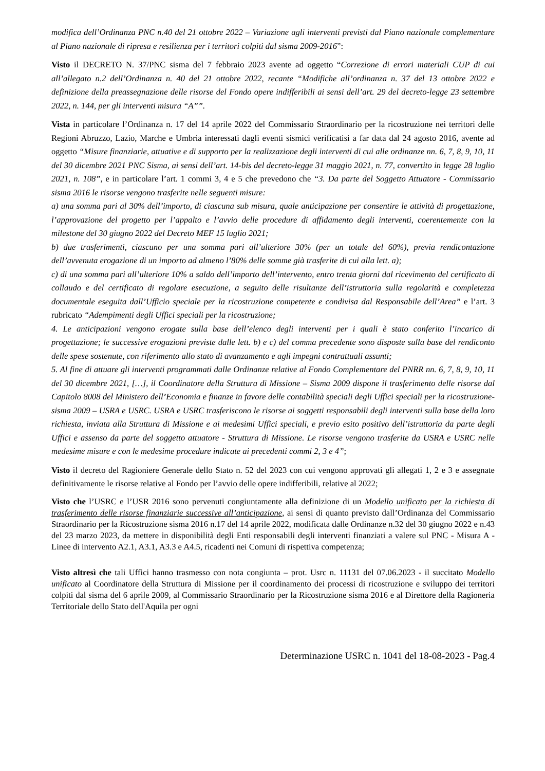modifica dell’Ordinanza PNC n.40 del 21 ottobre 2022 – Variazione agli interventi previsti dal Piano nazionale complementare al Piano nazionale di ripresa e resilienza per i territori colpiti dal sisma 2009-2016”:
Visto il DECRETO N. 37/PNC sisma del 7 febbraio 2023 avente ad oggetto “Correzione di errori materiali CUP di cui all’allegato n.2 dell’Ordinanza n. 40 del 21 ottobre 2022, recante “Modifiche all’ordinanza n. 37 del 13 ottobre 2022 e definizione della preassegnazione delle risorse del Fondo opere indifferibili ai sensi dell’art. 29 del decreto-legge 23 settembre 2022, n. 144, per gli interventi misura “A””.
Vista in particolare l’Ordinanza n. 17 del 14 aprile 2022 del Commissario Straordinario per la ricostruzione nei territori delle Regioni Abruzzo, Lazio, Marche e Umbria interessati dagli eventi sismici verificatisi a far data dal 24 agosto 2016, avente ad oggetto “Misure finanziarie, attuative e di supporto per la realizzazione degli interventi di cui alle ordinanze nn. 6, 7, 8, 9, 10, 11 del 30 dicembre 2021 PNC Sisma, ai sensi dell’art. 14-bis del decreto-legge 31 maggio 2021, n. 77, convertito in legge 28 luglio 2021, n. 108”, e in particolare l’art. 1 commi 3, 4 e 5 che prevedono che “3. Da parte del Soggetto Attuatore - Commissario sisma 2016 le risorse vengono trasferite nelle seguenti misure:
a) una somma pari al 30% dell’importo, di ciascuna sub misura, quale anticipazione per consentire le attività di progettazione, l’approvazione del progetto per l’appalto e l’avvio delle procedure di affidamento degli interventi, coerentemente con la milestone del 30 giugno 2022 del Decreto MEF 15 luglio 2021;
b) due trasferimenti, ciascuno per una somma pari all’ulteriore 30% (per un totale del 60%), previa rendicontazione dell’avvenuta erogazione di un importo ad almeno l’80% delle somme già trasferite di cui alla lett. a);
c) di una somma pari all’ulteriore 10% a saldo dell’importo dell’intervento, entro trenta giorni dal ricevimento del certificato di collaudo e del certificato di regolare esecuzione, a seguito delle risultanze dell’istruttoria sulla regolarità e completezza documentale eseguita dall’Ufficio speciale per la ricostruzione competente e condivisa dal Responsabile dell’Area” e l’art. 3 rubricato “Adempimenti degli Uffici speciali per la ricostruzione;
4. Le anticipazioni vengono erogate sulla base dell’elenco degli interventi per i quali è stato conferito l’incarico di progettazione; le successive erogazioni previste dalle lett. b) e c) del comma precedente sono disposte sulla base del rendiconto delle spese sostenute, con riferimento allo stato di avanzamento e agli impegni contrattuali assunti;
5. Al fine di attuare gli interventi programmati dalle Ordinanze relative al Fondo Complementare del PNRR nn. 6, 7, 8, 9, 10, 11 del 30 dicembre 2021, […], il Coordinatore della Struttura di Missione – Sisma 2009 dispone il trasferimento delle risorse dal Capitolo 8008 del Ministero dell’Economia e finanze in favore delle contabilità speciali degli Uffici speciali per la ricostruzione- sisma 2009 – USRA e USRC. USRA e USRC trasferiscono le risorse ai soggetti responsabili degli interventi sulla base della loro richiesta, inviata alla Struttura di Missione e ai medesimi Uffici speciali, e previo esito positivo dell’istruttoria da parte degli Uffici e assenso da parte del soggetto attuatore - Struttura di Missione. Le risorse vengono trasferite da USRA e USRC nelle medesime misure e con le medesime procedure indicate ai precedenti commi 2, 3 e 4”;
Visto il decreto del Ragioniere Generale dello Stato n. 52 del 2023 con cui vengono approvati gli allegati 1, 2 e 3 e assegnate definitivamente le risorse relative al Fondo per l’avvio delle opere indifferibili, relative al 2022;
Visto che l’USRC e l’USR 2016 sono pervenuti congiuntamente alla definizione di un Modello unificato per la richiesta di trasferimento delle risorse finanziarie successive all’anticipazione, ai sensi di quanto previsto dall’Ordinanza del Commissario Straordinario per la Ricostruzione sisma 2016 n.17 del 14 aprile 2022, modificata dalle Ordinanze n.32 del 30 giugno 2022 e n.43 del 23 marzo 2023, da mettere in disponibilità degli Enti responsabili degli interventi finanziati a valere sul PNC - Misura A - Linee di intervento A2.1, A3.1, A3.3 e A4.5, ricadenti nei Comuni di rispettiva competenza;
Visto altresì che tali Uffici hanno trasmesso con nota congiunta – prot. Usrc n. 11131 del 07.06.2023 - il succitato Modello unificato al Coordinatore della Struttura di Missione per il coordinamento dei processi di ricostruzione e sviluppo dei territori colpiti dal sisma del 6 aprile 2009, al Commissario Straordinario per la Ricostruzione sisma 2016 e al Direttore della Ragioneria Territoriale dello Stato dell'Aquila per ogni
Determinazione USRC n. 1041 del 18-08-2023 - Pag.4